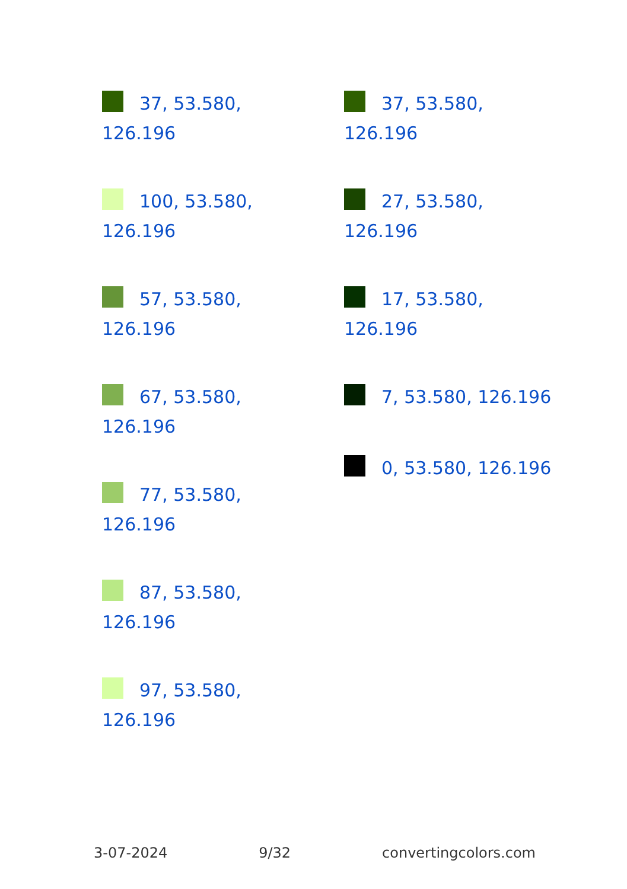37, 53.580, 126.196
100, 53.580, 126.196
57, 53.580, 126.196
67, 53.580, 126.196
77, 53.580, 126.196
87, 53.580, 126.196
97, 53.580, 126.196
37, 53.580, 126.196
27, 53.580, 126.196
17, 53.580, 126.196
7, 53.580, 126.196
0, 53.580, 126.196
3-07-2024 9/32 convertingcolors.com